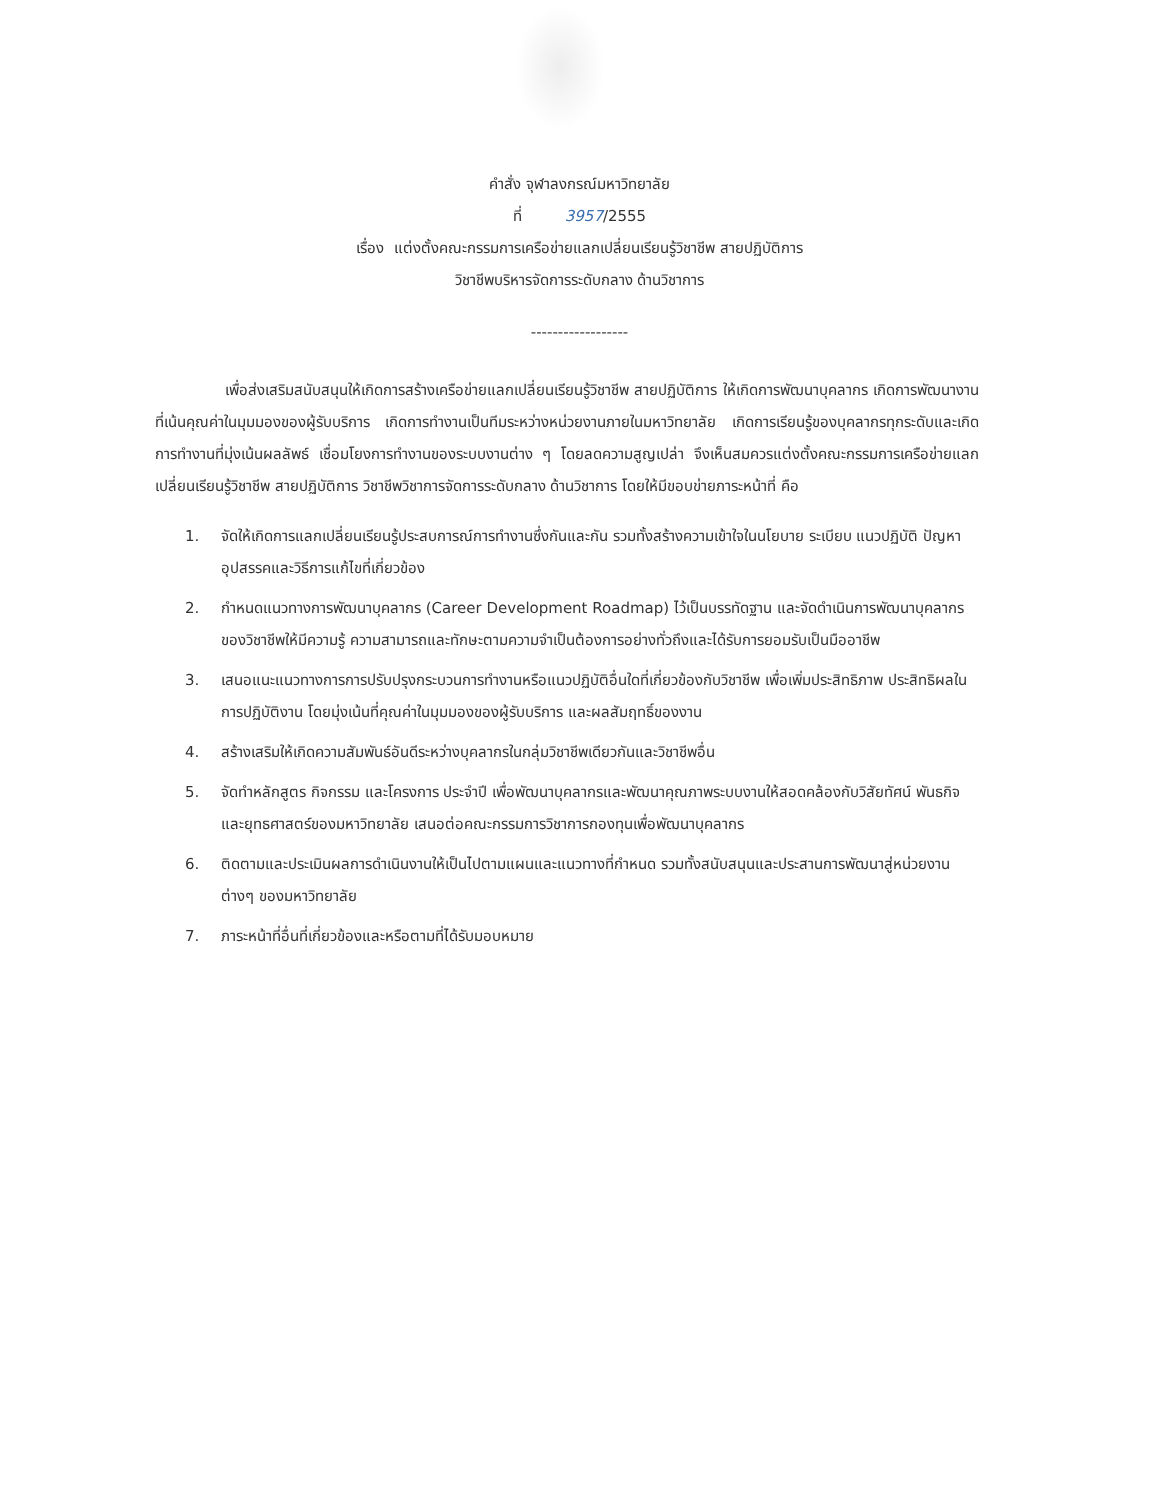คำสั่ง จุฬาลงกรณ์มหาวิทยาลัย
ที่ 3957/2555
เรื่อง แต่งตั้งคณะกรรมการเครือข่ายแลกเปลี่ยนเรียนรู้วิชาชีพ สายปฏิบัติการ
วิชาชีพบริหารจัดการระดับกลาง ด้านวิชาการ
------------------
เพื่อส่งเสริมสนับสนุนให้เกิดการสร้างเครือข่ายแลกเปลี่ยนเรียนรู้วิชาชีพ สายปฏิบัติการ ให้เกิดการพัฒนาบุคลากร เกิดการพัฒนางานที่เน้นคุณค่าในมุมมองของผู้รับบริการ เกิดการทำงานเป็นทีมระหว่างหน่วยงานภายในมหาวิทยาลัย เกิดการเรียนรู้ของบุคลากรทุกระดับและเกิดการทำงานที่มุ่งเน้นผลลัพธ์ เชื่อมโยงการทำงานของระบบงานต่าง ๆ โดยลดความสูญเปล่า จึงเห็นสมควรแต่งตั้งคณะกรรมการเครือข่ายแลกเปลี่ยนเรียนรู้วิชาชีพ สายปฏิบัติการ วิชาชีพวิชาการจัดการระดับกลาง ด้านวิชาการ โดยให้มีขอบข่ายภาระหน้าที่ คือ
1. จัดให้เกิดการแลกเปลี่ยนเรียนรู้ประสบการณ์การทำงานซึ่งกันและกัน รวมทั้งสร้างความเข้าใจในนโยบาย ระเบียบ แนวปฏิบัติ ปัญหา อุปสรรคและวิธีการแก้ไขที่เกี่ยวข้อง
2. กำหนดแนวทางการพัฒนาบุคลากร (Career Development Roadmap) ไว้เป็นบรรทัดฐาน และจัดดำเนินการพัฒนาบุคลากรของวิชาชีพให้มีความรู้ ความสามารถและทักษะตามความจำเป็นต้องการอย่างทั่วถึงและได้รับการยอมรับเป็นมืออาชีพ
3. เสนอแนะแนวทางการการปรับปรุงกระบวนการทำงานหรือแนวปฏิบัติอื่นใดที่เกี่ยวข้องกับวิชาชีพ เพื่อเพิ่มประสิทธิภาพ ประสิทธิผลในการปฏิบัติงาน โดยมุ่งเน้นที่คุณค่าในมุมมองของผู้รับบริการ และผลสัมฤทธิ์ของงาน
4. สร้างเสริมให้เกิดความสัมพันธ์อันดีระหว่างบุคลากรในกลุ่มวิชาชีพเดียวกันและวิชาชีพอื่น
5. จัดทำหลักสูตร กิจกรรม และโครงการ ประจำปี เพื่อพัฒนาบุคลากรและพัฒนาคุณภาพระบบงานให้สอดคล้องกับวิสัยทัศน์ พันธกิจและยุทธศาสตร์ของมหาวิทยาลัย เสนอต่อคณะกรรมการวิชาการกองทุนเพื่อพัฒนาบุคลากร
6. ติดตามและประเมินผลการดำเนินงานให้เป็นไปตามแผนและแนวทางที่กำหนด รวมทั้งสนับสนุนและประสานการพัฒนาสู่หน่วยงานต่างๆ ของมหาวิทยาลัย
7. ภาระหน้าที่อื่นที่เกี่ยวข้องและหรือตามที่ได้รับมอบหมาย